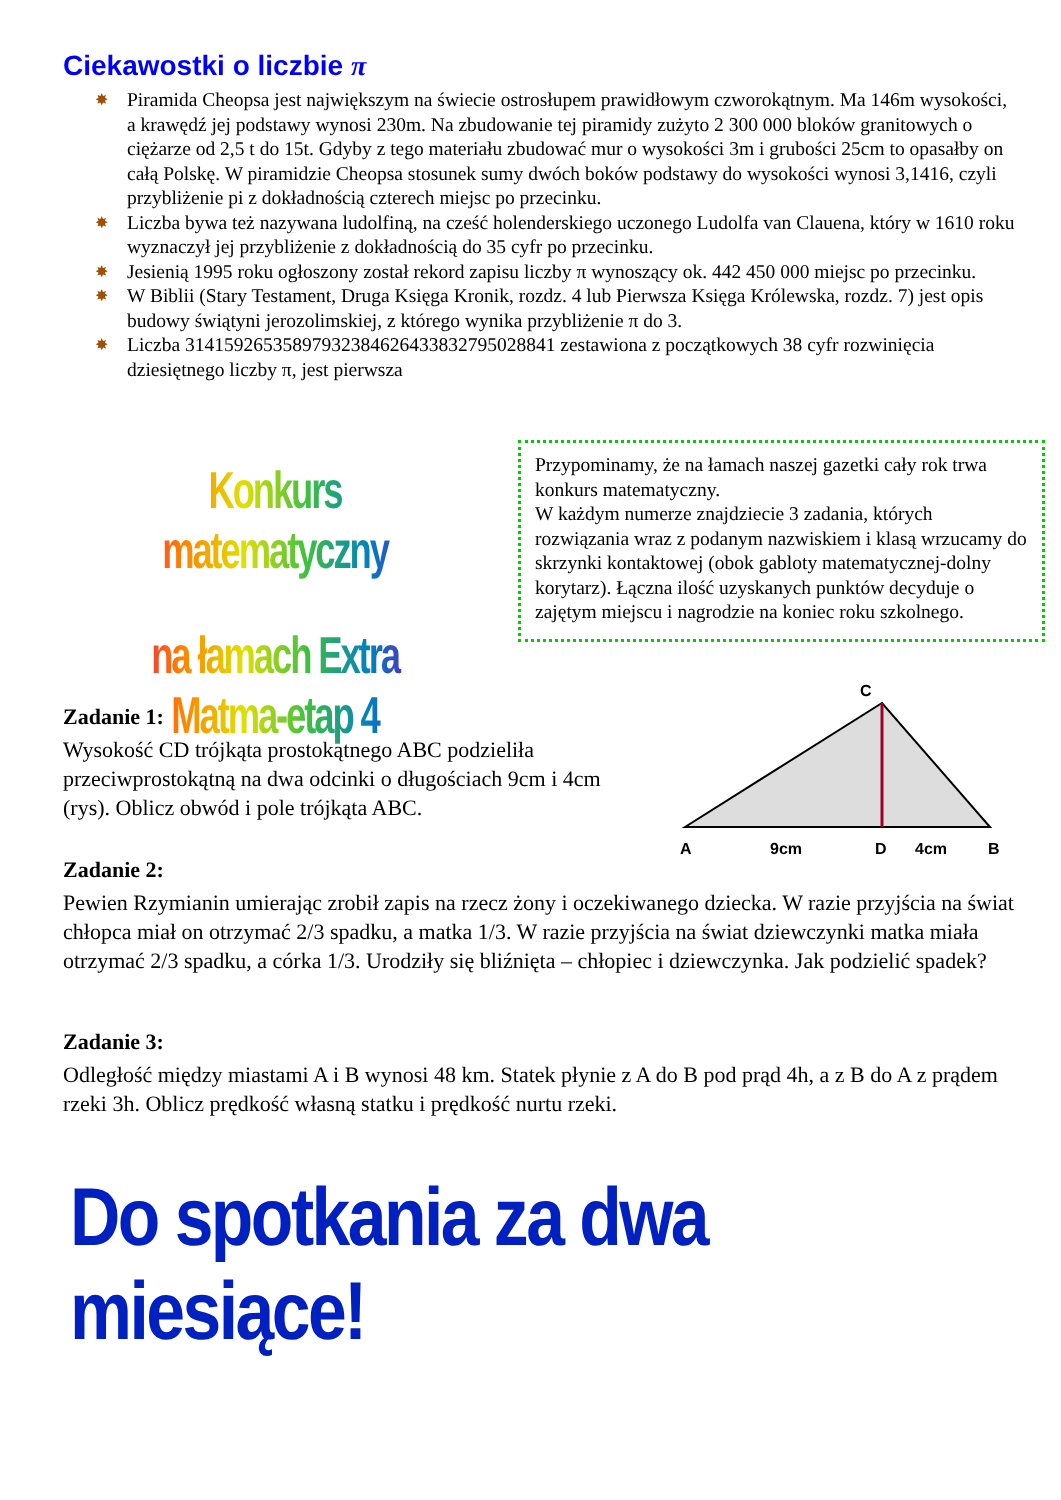Ciekawostki o liczbie π
✸ Piramida Cheopsa jest największym na świecie ostrosłupem prawidłowym czworokątnym. Ma 146m wysokości, a krawędź jej podstawy wynosi 230m. Na zbudowanie tej piramidy zużyto 2 300 000 bloków granitowych o ciężarze od 2,5 t do 15t. Gdyby z tego materiału zbudować mur o wysokości 3m i grubości 25cm to opasałby on całą Polskę. W piramidzie Cheopsa stosunek sumy dwóch boków podstawy do wysokości wynosi 3,1416, czyli przybliżenie pi z dokładnością czterech miejsc po przecinku.
✸ Liczba bywa też nazywana ludolfiną, na cześć holenderskiego uczonego Ludolfa van Clauena, który w 1610 roku wyznaczył jej przybliżenie z dokładnością do 35 cyfr po przecinku.
✸ Jesienią 1995 roku ogłoszony został rekord zapisu liczby π wynoszący ok. 442 450 000 miejsc po przecinku.
✸ W Biblii (Stary Testament, Druga Księga Kronik, rozdz. 4 lub Pierwsza Księga Królewska, rozdz. 7) jest opis budowy świątyni jerozolimskiej, z którego wynika przybliżenie π do 3.
✸ Liczba 31415926535897932384626433832795028841 zestawiona z początkowych 38 cyfr rozwinięcia dziesiętnego liczby π, jest pierwsza
Konkurs matematyczny
na łamach Extra Matma-etap 4
Przypominamy, że na łamach naszej gazetki cały rok trwa konkurs matematyczny.
W każdym numerze znajdziecie 3 zadania, których rozwiązania wraz z podanym nazwiskiem i klasą wrzucamy do skrzynki kontaktowej (obok gabloty matematycznej-dolny korytarz). Łączna ilość uzyskanych punktów decyduje o zajętym miejscu i nagrodzie na koniec roku szkolnego.
Zadanie 1:
Wysokość CD trójkąta prostokątnego ABC podzieliła przeciwprostokątną na dwa odcinki o długościach 9cm i 4cm (rys). Oblicz obwód i pole trójkąta ABC.
C
A
9cm
D
4cm
B
Zadanie 2:
Pewien Rzymianin umierając zrobił zapis na rzecz żony i oczekiwanego dziecka. W razie przyjścia na świat chłopca miał on otrzymać 2/3 spadku, a matka 1/3. W razie przyjścia na świat dziewczynki matka miała otrzymać 2/3 spadku, a córka 1/3. Urodziły się bliźnięta – chłopiec i dziewczynka. Jak podzielić spadek?
Zadanie 3:
Odległość między miastami A i B wynosi 48 km. Statek płynie z A do B pod prąd 4h, a z B do A z prądem rzeki 3h. Oblicz prędkość własną statku i prędkość nurtu rzeki.
Do spotkania za dwa miesiące!